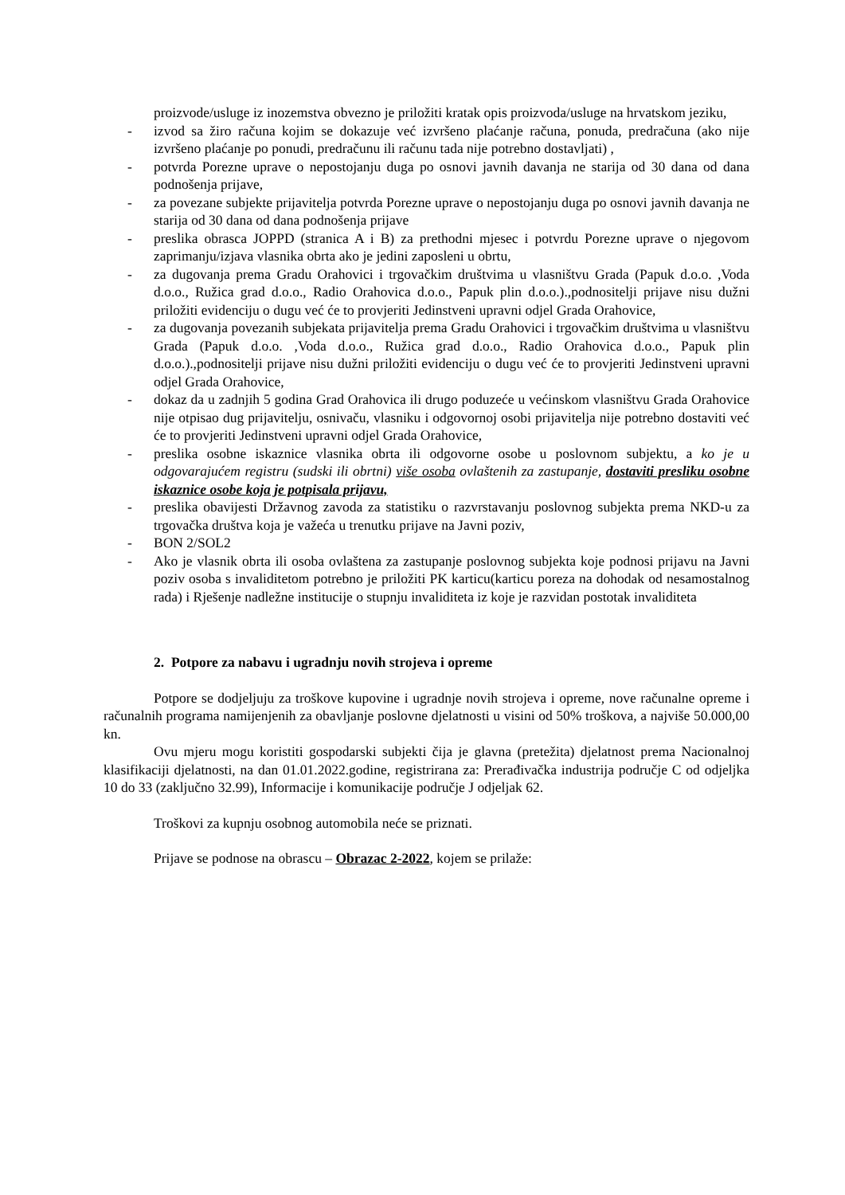proizvode/usluge iz inozemstva obvezno je priložiti kratak opis proizvoda/usluge na hrvatskom jeziku,
- izvod sa žiro računa kojim se dokazuje već izvršeno plaćanje računa, ponuda, predračuna (ako nije izvršeno plaćanje po ponudi, predračunu ili računu tada nije potrebno dostavljati) ,
- potvrda Porezne uprave o nepostojanju duga po osnovi javnih davanja ne starija od 30 dana od dana podnošenja prijave,
- za povezane subjekte prijavitelja potvrda Porezne uprave o nepostojanju duga po osnovi javnih davanja ne starija od 30 dana od dana podnošenja prijave
- preslika obrasca JOPPD (stranica A i B) za prethodni mjesec i potvrdu Porezne uprave o njegovom zaprimanju/izjava vlasnika obrta ako je jedini zaposleni u obrtu,
- za dugovanja prema Gradu Orahovici i trgovačkim društvima u vlasništvu Grada (Papuk d.o.o. ,Voda d.o.o., Ružica grad d.o.o., Radio Orahovica d.o.o., Papuk plin d.o.o.).,podnositelji prijave nisu dužni priložiti evidenciju o dugu već će to provjeriti Jedinstveni upravni odjel Grada Orahovice,
- za dugovanja povezanih subjekata prijavitelja prema Gradu Orahovici i trgovačkim društvima u vlasništvu Grada (Papuk d.o.o. ,Voda d.o.o., Ružica grad d.o.o., Radio Orahovica d.o.o., Papuk plin d.o.o.).,podnositelji prijave nisu dužni priložiti evidenciju o dugu već će to provjeriti Jedinstveni upravni odjel Grada Orahovice,
- dokaz da u zadnjih 5 godina Grad Orahovica ili drugo poduzeće u većinskom vlasništvu Grada Orahovice nije otpisao dug prijavitelju, osnivaču, vlasniku i odgovornoj osobi prijavitelja nije potrebno dostaviti već će to provjeriti Jedinstveni upravni odjel Grada Orahovice,
- preslika osobne iskaznice vlasnika obrta ili odgovorne osobe u poslovnom subjektu, a ko je u odgovarajućem registru (sudski ili obrtni) više osoba ovlaštenih za zastupanje, dostaviti presliku osobne iskaznice osobe koja je potpisala prijavu,
- preslika obavijesti Državnog zavoda za statistiku o razvrstavanju poslovnog subjekta prema NKD-u za trgovačka društva koja je važeća u trenutku prijave na Javni poziv,
- BON 2/SOL2
- Ako je vlasnik obrta ili osoba ovlaštena za zastupanje poslovnog subjekta koje podnosi prijavu na Javni poziv osoba s invaliditetom potrebno je priložiti PK karticu(karticu poreza na dohodak od nesamostalnog rada) i Rješenje nadležne institucije o stupnju invaliditeta iz koje je razvidan postotak invaliditeta
2. Potpore za nabavu i ugradnju novih strojeva i opreme
Potpore se dodjeljuju za troškove kupovine i ugradnje novih strojeva i opreme, nove računalne opreme i računalnih programa namijenjenih za obavljanje poslovne djelatnosti u visini od 50% troškova, a najviše 50.000,00 kn.
Ovu mjeru mogu koristiti gospodarski subjekti čija je glavna (pretežita) djelatnost prema Nacionalnoj klasifikaciji djelatnosti, na dan 01.01.2022.godine, registrirana za: Prerađivačka industrija područje C od odjeljka 10 do 33 (zaključno 32.99), Informacije i komunikacije područje J odjeljak 62.
Troškovi za kupnju osobnog automobila neće se priznati.
Prijave se podnose na obrascu – Obrazac 2-2022, kojem se prilaže: